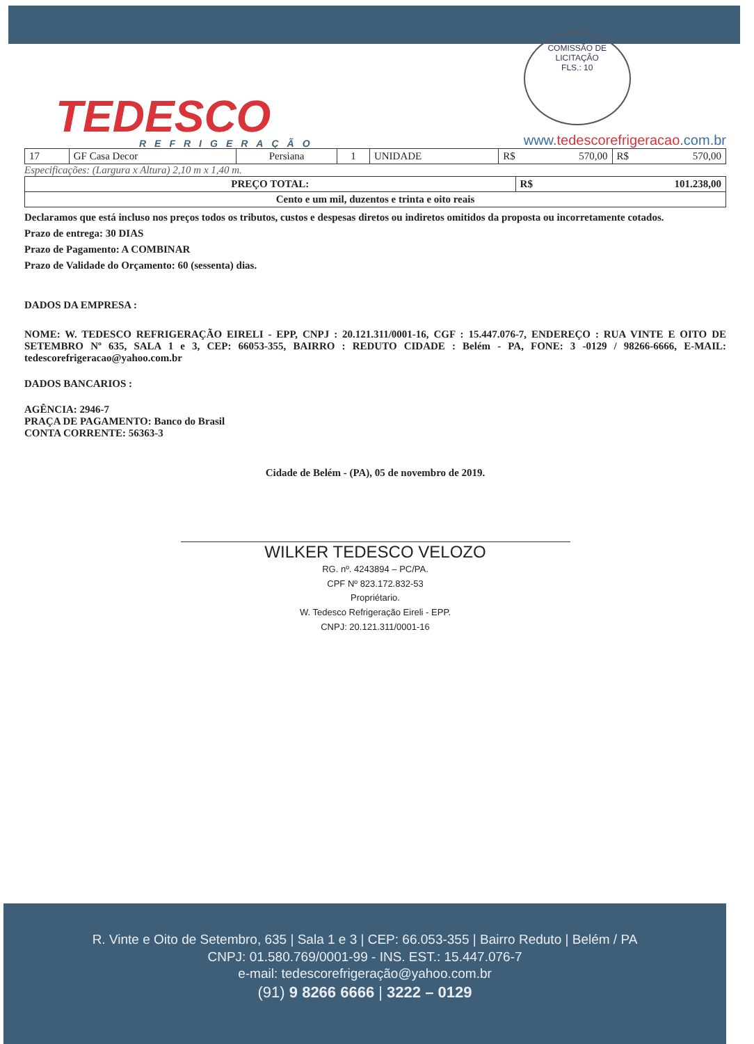TEDESCO
REFRIGERAÇÃO
COMISSÃO DE LICITAÇÃO
FLS.: 10
www.tedescorefrigeracao.com.br
| 17 | GF Casa Decor | Persiana | 1 | UNIDADE | R$ 570,00 | R$ 570,00 |
Especificações: (Largura x Altura) 2,10 m x 1,40 m.
| PREÇO TOTAL: | R$ 101.238,00 |
| Cento e um mil, duzentos e trinta e oito reais | |
Declaramos que está incluso nos preços todos os tributos, custos e despesas diretos ou indiretos omitidos da proposta ou incorretamente cotados.
Prazo de entrega: 30 DIAS
Prazo de Pagamento: A COMBINAR
Prazo de Validade do Orçamento: 60 (sessenta) dias.
DADOS DA EMPRESA :
NOME: W. TEDESCO REFRIGERAÇÃO EIRELI - EPP, CNPJ : 20.121.311/0001-16, CGF : 15.447.076-7, ENDEREÇO : RUA VINTE E OITO DE SETEMBRO Nº 635, SALA 1 e 3, CEP: 66053-355, BAIRRO : REDUTO CIDADE : Belém - PA, FONE: 3 -0129 / 98266-6666, E-MAIL: tedescorefrigeracao@yahoo.com.br
DADOS BANCARIOS :
AGÊNCIA: 2946-7
PRAÇA DE PAGAMENTO: Banco do Brasil
CONTA CORRENTE: 56363-3
Cidade de Belém - (PA), 05 de novembro de 2019.
WILKER TEDESCO VELOZO
RG. nº. 4243894 – PC/PA.
CPF Nº 823.172.832-53
Propriétario.
W. Tedesco Refrigeração Eireli - EPP.
CNPJ: 20.121.311/0001-16
R. Vinte e Oito de Setembro, 635 | Sala 1 e 3 | CEP: 66.053-355 | Bairro Reduto | Belém / PA
CNPJ: 01.580.769/0001-99 - INS. EST.: 15.447.076-7
e-mail: tedescorefrigeração@yahoo.com.br
(91) 9 8266 6666 | 3222 – 0129